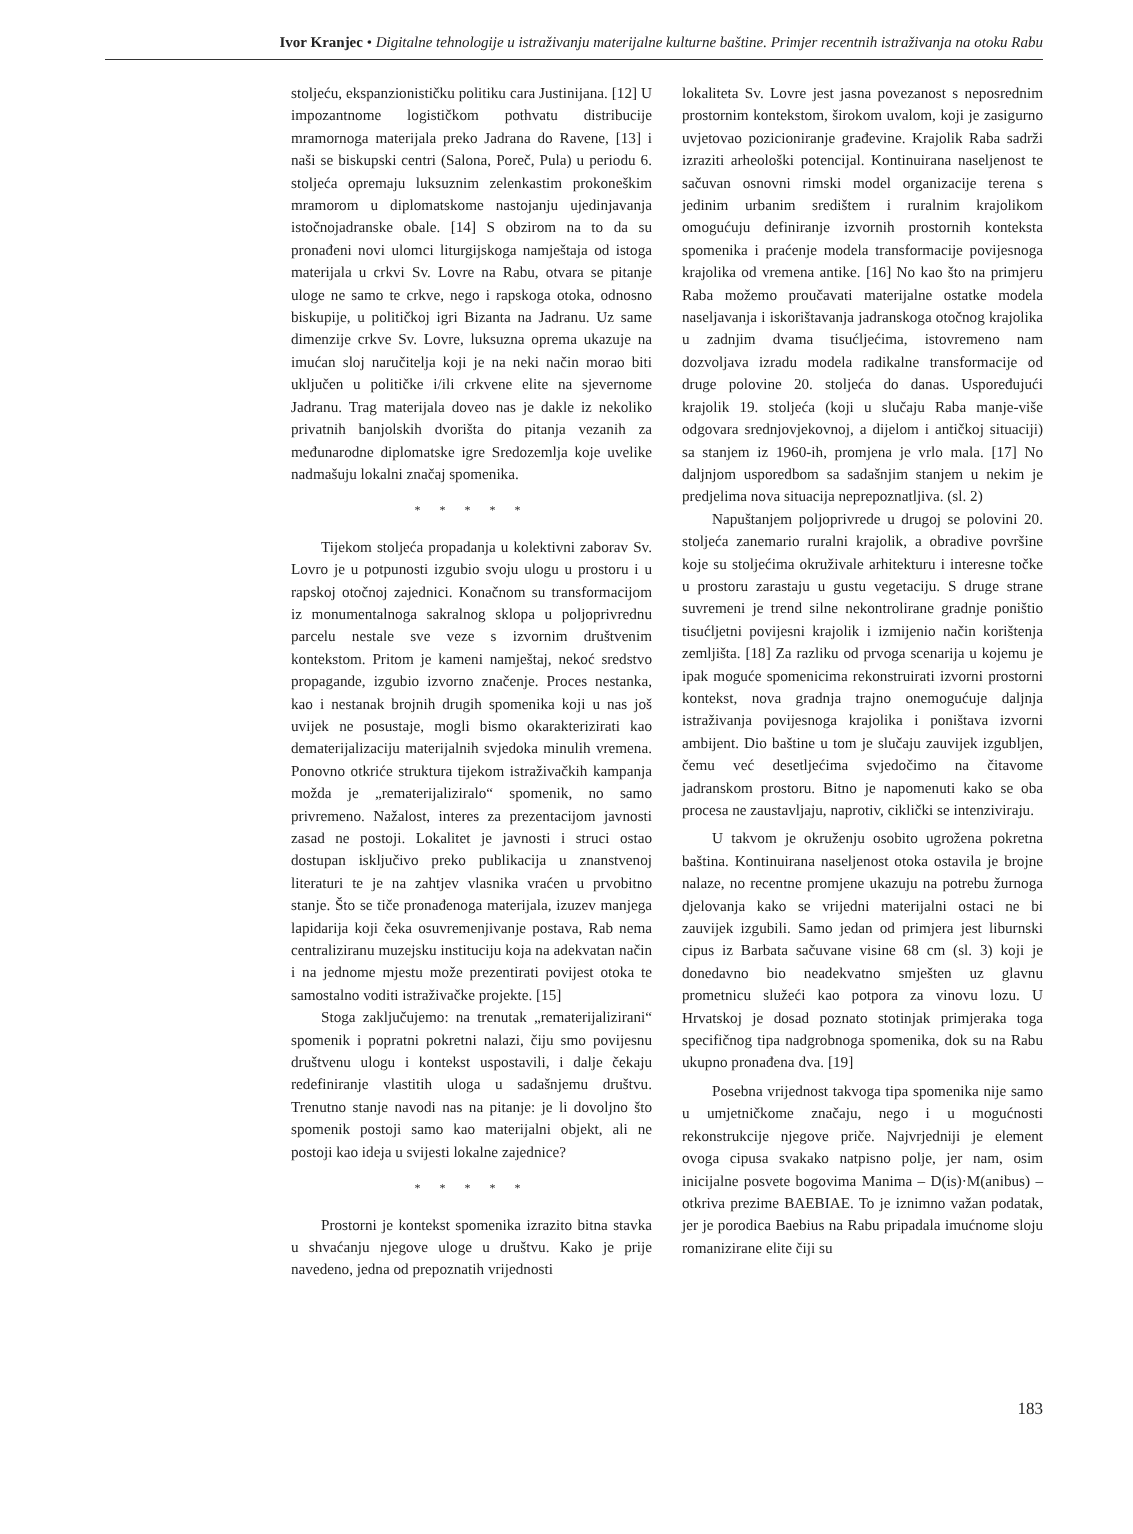Ivor Kranjec • Digitalne tehnologije u istraživanju materijalne kulturne baštine. Primjer recentnih istraživanja na otoku Rabu
stoljeću, ekspanzionističku politiku cara Justinijana. [12] U impozantnome logističkom pothvatu distribucije mramornoga materijala preko Jadrana do Ravene, [13] i naši se biskupski centri (Salona, Poreč, Pula) u periodu 6. stoljeća opremaju luksuznim zelenkastim prokoneškim mramorom u diplomatskome nastojanju ujedinjavanja istočnojadranske obale. [14] S obzirom na to da su pronađeni novi ulomci liturgijskoga namještaja od istoga materijala u crkvi Sv. Lovre na Rabu, otvara se pitanje uloge ne samo te crkve, nego i rapskoga otoka, odnosno biskupije, u političkoj igri Bizanta na Jadranu. Uz same dimenzije crkve Sv. Lovre, luksuzna oprema ukazuje na imućan sloj naručitelja koji je na neki način morao biti uključen u političke i/ili crkvene elite na sjevernome Jadranu. Trag materijala doveo nas je dakle iz nekoliko privatnih banjolskih dvorišta do pitanja vezanih za međunarodne diplomatske igre Sredozemlja koje uvelike nadmašuju lokalni značaj spomenika.
* * * * *
Tijekom stoljeća propadanja u kolektivni zaborav Sv. Lovro je u potpunosti izgubio svoju ulogu u prostoru i u rapskoj otočnoj zajednici. Konačnom su transformacijom iz monumentalnoga sakralnog sklopa u poljoprivrednu parcelu nestale sve veze s izvornim društvenim kontekstom. Pritom je kameni namještaj, nekoć sredstvo propagande, izgubio izvorno značenje. Proces nestanka, kao i nestanak brojnih drugih spomenika koji u nas još uvijek ne posustaje, mogli bismo okarakterizirati kao dematerijalizaciju materijalnih svjedoka minulih vremena. Ponovno otkriće struktura tijekom istraživačkih kampanja možda je „rematerijaliziralo“ spomenik, no samo privremeno. Nažalost, interes za prezentacijom javnosti zasad ne postoji. Lokalitet je javnosti i struci ostao dostupan isključivo preko publikacija u znanstvenoj literaturi te je na zahtjev vlasnika vraćen u prvobitno stanje. Što se tiče pronađenoga materijala, izuzev manjega lapidarija koji čeka osuvremenjivanje postava, Rab nema centraliziranu muzejsku instituciju koja na adekvatan način i na jednome mjestu može prezentirati povijest otoka te samostalno voditi istraživačke projekte. [15]
Stoga zaključujemo: na trenutak „rematerijalizirani“ spomenik i popratni pokretni nalazi, čiju smo povijesnu društvenu ulogu i kontekst uspostavili, i dalje čekaju redefiniranje vlastitih uloga u sadašnjemu društvu. Trenutno stanje navodi nas na pitanje: je li dovoljno što spomenik postoji samo kao materijalni objekt, ali ne postoji kao ideja u svijesti lokalne zajednice?
* * * * *
Prostorni je kontekst spomenika izrazito bitna stavka u shvaćanju njegove uloge u društvu. Kako je prije navedeno, jedna od prepoznatih vrijednosti
lokaliteta Sv. Lovre jest jasna povezanost s neposrednim prostornim kontekstom, širokom uvalom, koji je zasigurno uvjetovao pozicioniranje građevine. Krajolik Raba sadrži izraziti arheološki potencijal. Kontinuirana naseljenost te sačuvan osnovni rimski model organizacije terena s jedinim urbanim središtem i ruralnim krajolikom omogućuju definiranje izvornih prostornih konteksta spomenika i praćenje modela transformacije povijesnoga krajolika od vremena antike. [16] No kao što na primjeru Raba možemo proučavati materijalne ostatke modela naseljavanja i iskorištavanja jadranskoga otočnog krajolika u zadnjim dvama tisućljećima, istovremeno nam dozvoljava izradu modela radikalne transformacije od druge polovine 20. stoljeća do danas. Uspoređujući krajolik 19. stoljeća (koji u slučaju Raba manje-više odgovara srednjovjekovnoj, a dijelom i antičkoj situaciji) sa stanjem iz 1960-ih, promjena je vrlo mala. [17] No daljnjom usporedbom sa sadašnjim stanjem u nekim je predjelima nova situacija neprepoznatljiva. (sl. 2)
Napuštanjem poljoprivrede u drugoj se polovini 20. stoljeća zanemario ruralni krajolik, a obradive površine koje su stoljećima okruživale arhitekturu i interesne točke u prostoru zarastaju u gustu vegetaciju. S druge strane suvremeni je trend silne nekontrolirane gradnje poništio tisućljetni povijesni krajolik i izmijenio način korištenja zemljišta. [18] Za razliku od prvoga scenarija u kojemu je ipak moguće spomenicima rekonstruirati izvorni prostorni kontekst, nova gradnja trajno onemogućuje daljnja istraživanja povijesnoga krajolika i poništava izvorni ambijent. Dio baštine u tom je slučaju zauvijek izgubljen, čemu već desetljećima svjedočimo na čitavome jadranskom prostoru. Bitno je napomenuti kako se oba procesa ne zaustavljaju, naprotiv, ciklički se intenziviraju.
U takvom je okruženju osobito ugrožena pokretna baština. Kontinuirana naseljenost otoka ostavila je brojne nalaze, no recentne promjene ukazuju na potrebu žurnoga djelovanja kako se vrijedni materijalni ostaci ne bi zauvijek izgubili. Samo jedan od primjera jest liburnski cipus iz Barbata sačuvane visine 68 cm (sl. 3) koji je donedavno bio neadekvatno smješten uz glavnu prometnicu služeći kao potpora za vinovu lozu. U Hrvatskoj je dosad poznato stotinjak primjeraka toga specifičnog tipa nadgrobnoga spomenika, dok su na Rabu ukupno pronađena dva. [19]
Posebna vrijednost takvoga tipa spomenika nije samo u umjetničkome značaju, nego i u mogućnosti rekonstrukcije njegove priče. Najvrjedniji je element ovoga cipusa svakako natpisno polje, jer nam, osim inicijalne posvete bogovima Manima – D(is)·M(anibus) – otkriva prezime BAEBIAE. To je iznimno važan podatak, jer je porodica Baebius na Rabu pripadala imućnome sloju romanizirane elite čiji su
183